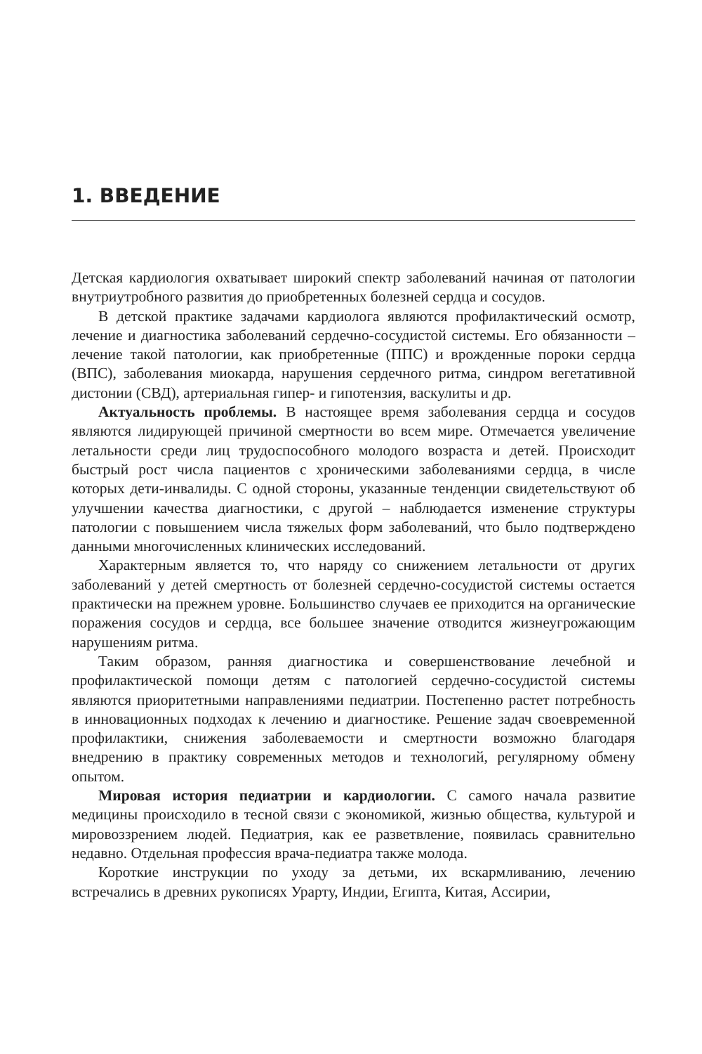1. ВВЕДЕНИЕ
Детская кардиология охватывает широкий спектр заболеваний начиная от патологии внутриутробного развития до приобретенных болезней сердца и сосудов.
В детской практике задачами кардиолога являются профилактический осмотр, лечение и диагностика заболеваний сердечно-сосудистой системы. Его обязанности – лечение такой патологии, как приобретенные (ППС) и врожденные пороки сердца (ВПС), заболевания миокарда, нарушения сердечного ритма, синдром вегетативной дистонии (СВД), артериальная гипер- и гипотензия, васкулиты и др.
Актуальность проблемы. В настоящее время заболевания сердца и сосудов являются лидирующей причиной смертности во всем мире. Отмечается увеличение летальности среди лиц трудоспособного молодого возраста и детей. Происходит быстрый рост числа пациентов с хроническими заболеваниями сердца, в числе которых дети-инвалиды. С одной стороны, указанные тенденции свидетельствуют об улучшении качества диагностики, с другой – наблюдается изменение структуры патологии с повышением числа тяжелых форм заболеваний, что было подтверждено данными многочисленных клинических исследований.
Характерным является то, что наряду со снижением летальности от других заболеваний у детей смертность от болезней сердечно-сосудистой системы остается практически на прежнем уровне. Большинство случаев ее приходится на органические поражения сосудов и сердца, все большее значение отводится жизнеугрожающим нарушениям ритма.
Таким образом, ранняя диагностика и совершенствование лечебной и профилактической помощи детям с патологией сердечно-сосудистой системы являются приоритетными направлениями педиатрии. Постепенно растет потребность в инновационных подходах к лечению и диагностике. Решение задач своевременной профилактики, снижения заболеваемости и смертности возможно благодаря внедрению в практику современных методов и технологий, регулярному обмену опытом.
Мировая история педиатрии и кардиологии. С самого начала развитие медицины происходило в тесной связи с экономикой, жизнью общества, культурой и мировоззрением людей. Педиатрия, как ее разветвление, появилась сравнительно недавно. Отдельная профессия врача-педиатра также молода.
Короткие инструкции по уходу за детьми, их вскармливанию, лечению встречались в древних рукописях Урарту, Индии, Египта, Китая, Ассирии,